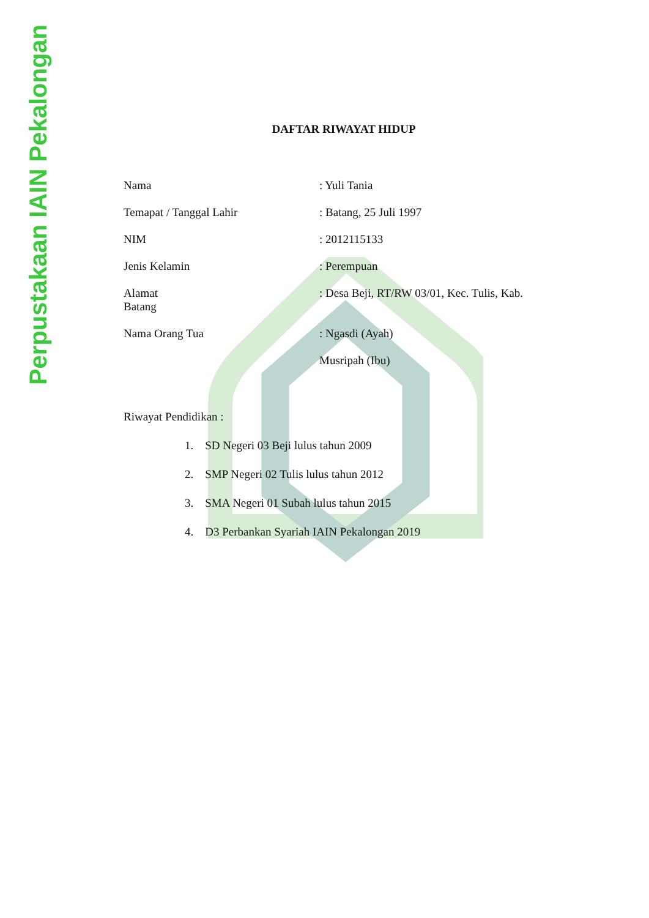Perpustakaan IAIN Pekalongan
DAFTAR RIWAYAT HIDUP
Nama : Yuli Tania
Temapat / Tanggal Lahir : Batang, 25 Juli 1997
NIM : 2012115133
Jenis Kelamin : Perempuan
Alamat
Batang
: Desa Beji, RT/RW 03/01, Kec. Tulis, Kab.
Nama Orang Tua : Ngasdi (Ayah)
Musripah (Ibu)
Riwayat Pendidikan :
1. SD Negeri 03 Beji lulus tahun 2009
2. SMP Negeri 02 Tulis lulus tahun 2012
3. SMA Negeri 01 Subah lulus tahun 2015
4. D3 Perbankan Syariah IAIN Pekalongan 2019